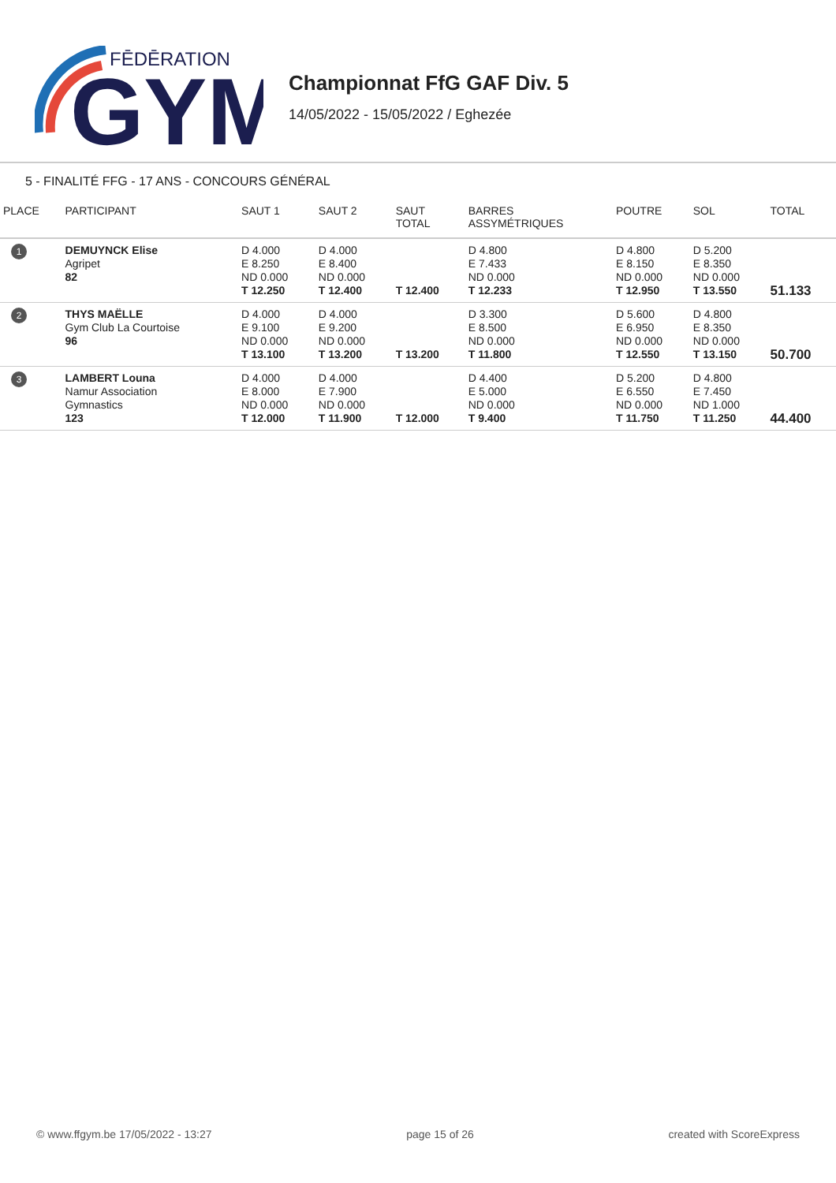FĒDĒRATION
GYM
Championnat FfG GAF Div. 5
14/05/2022 - 15/05/2022 / Eghezée
5 - FINALITÉ FFG - 17 ANS - CONCOURS GÉNÉRAL
| PLACE | PARTICIPANT | SAUT 1 | SAUT 2 | SAUT TOTAL | BARRES ASSYMÉTRIQUES | POUTRE | SOL | TOTAL |
| --- | --- | --- | --- | --- | --- | --- | --- | --- |
| 1 | DEMUYNCK Elise Agripet 82 | D 4.000 E 8.250 ND 0.000 T 12.250 | D 4.000 E 8.400 ND 0.000 T 12.400 | T 12.400 | D 4.800 E 7.433 ND 0.000 T 12.233 | D 4.800 E 8.150 ND 0.000 T 12.950 | D 5.200 E 8.350 ND 0.000 T 13.550 | 51.133 |
| 2 | THYS MAËLLE Gym Club La Courtoise 96 | D 4.000 E 9.100 ND 0.000 T 13.100 | D 4.000 E 9.200 ND 0.000 T 13.200 | T 13.200 | D 3.300 E 8.500 ND 0.000 T 11.800 | D 5.600 E 6.950 ND 0.000 T 12.550 | D 4.800 E 8.350 ND 0.000 T 13.150 | 50.700 |
| 3 | LAMBERT Louna Namur Association Gymnastics 123 | D 4.000 E 8.000 ND 0.000 T 12.000 | D 4.000 E 7.900 ND 0.000 T 11.900 | T 12.000 | D 4.400 E 5.000 ND 0.000 T 9.400 | D 5.200 E 6.550 ND 0.000 T 11.750 | D 4.800 E 7.450 ND 1.000 T 11.250 | 44.400 |
© www.ffgym.be 17/05/2022 - 13:27 page 15 of 26 created with ScoreExpress